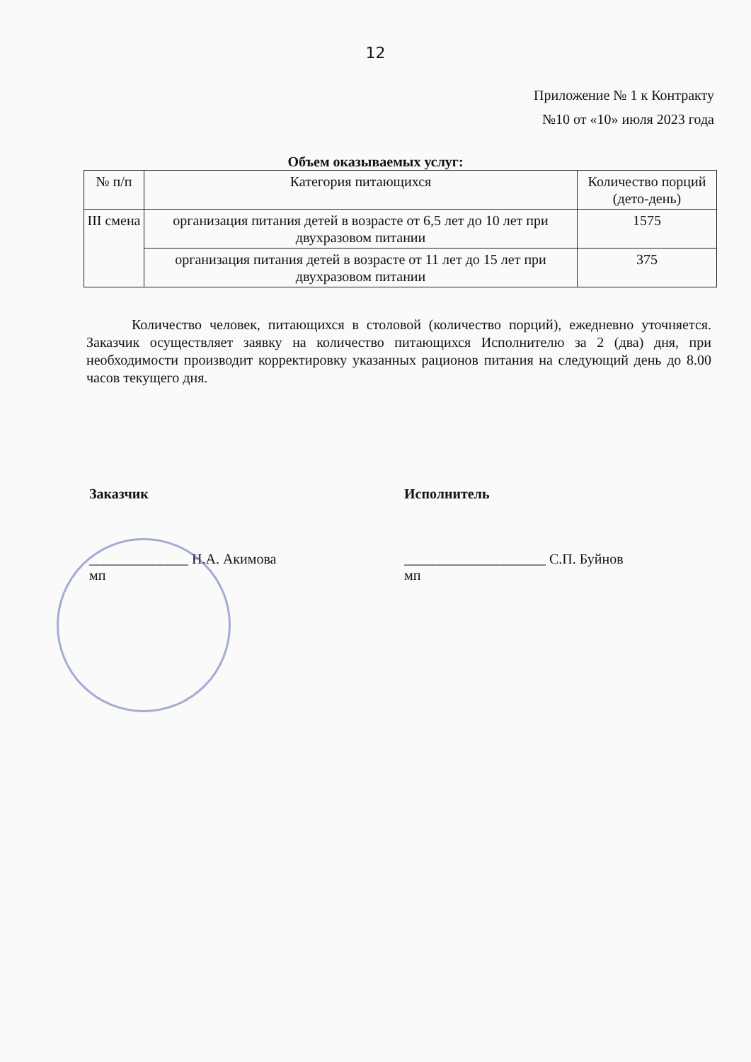12
Приложение № 1 к Контракту
№10 от «10» июля 2023 года
Объем оказываемых услуг:
| № п/п | Категория питающихся | Количество порций (дето-день) |
| --- | --- | --- |
| III смена | организация питания детей в возрасте от 6,5 лет до 10 лет при двухразовом питании | 1575 |
| | организация питания детей в возрасте от 11 лет до 15 лет при двухразовом питании | 375 |
Количество человек, питающихся в столовой (количество порций), ежедневно уточняется. Заказчик осуществляет заявку на количество питающихся Исполнителю за 2 (два) дня, при необходимости производит корректировку указанных рационов питания на следующий день до 8.00 часов текущего дня.
Заказчик
______________ Н.А. Акимова
мп
Исполнитель
____________________ С.П. Буйнов
мп